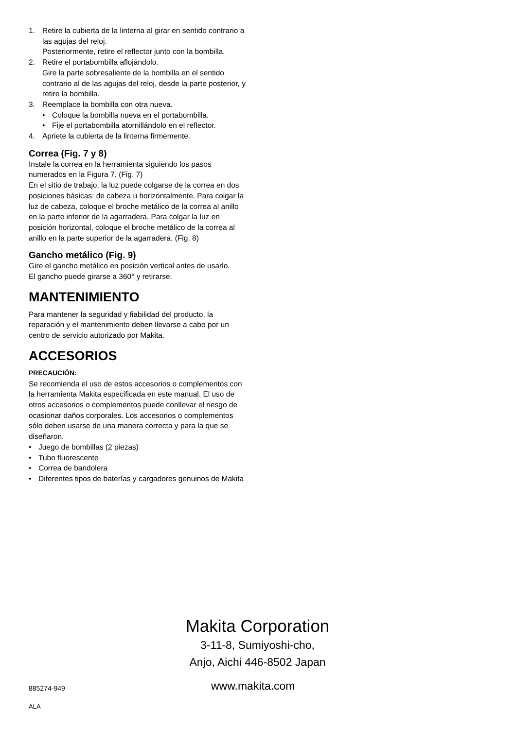1. Retire la cubierta de la linterna al girar en sentido contrario a las agujas del reloj.
Posteriormente, retire el reflector junto con la bombilla.
2. Retire el portabombilla aflojándolo.
Gire la parte sobresaliente de la bombilla en el sentido contrario al de las agujas del reloj, desde la parte posterior, y retire la bombilla.
3. Reemplace la bombilla con otra nueva.
• Coloque la bombilla nueva en el portabombilla.
• Fije el portabombilla atornillándolo en el reflector.
4. Apriete la cubierta de la linterna firmemente.
Correa (Fig. 7 y 8)
Instale la correa en la herramienta siguiendo los pasos numerados en la Figura 7. (Fig. 7)
En el sitio de trabajo, la luz puede colgarse de la correa en dos posiciones básicas: de cabeza u horizontalmente. Para colgar la luz de cabeza, coloque el broche metálico de la correa al anillo en la parte inferior de la agarradera. Para colgar la luz en posición horizontal, coloque el broche metálico de la correa al anillo en la parte superior de la agarradera. (Fig. 8)
Gancho metálico (Fig. 9)
Gire el gancho metálico en posición vertical antes de usarlo.
El gancho puede girarse a 360° y retirarse.
MANTENIMIENTO
Para mantener la seguridad y fiabilidad del producto, la reparación y el mantenimiento deben llevarse a cabo por un centro de servicio autorizado por Makita.
ACCESORIOS
PRECAUCIÓN:
Se recomienda el uso de estos accesorios o complementos con la herramienta Makita especificada en este manual. El uso de otros accesorios o complementos puede conllevar el riesgo de ocasionar daños corporales. Los accesorios o complementos sólo deben usarse de una manera correcta y para la que se diseñaron.
• Juego de bombillas (2 piezas)
• Tubo fluorescente
• Correa de bandolera
• Diferentes tipos de baterías y cargadores genuinos de Makita
Makita Corporation
3-11-8, Sumiyoshi-cho,
Anjo, Aichi 446-8502 Japan
885274-949 www.makita.com
ALA